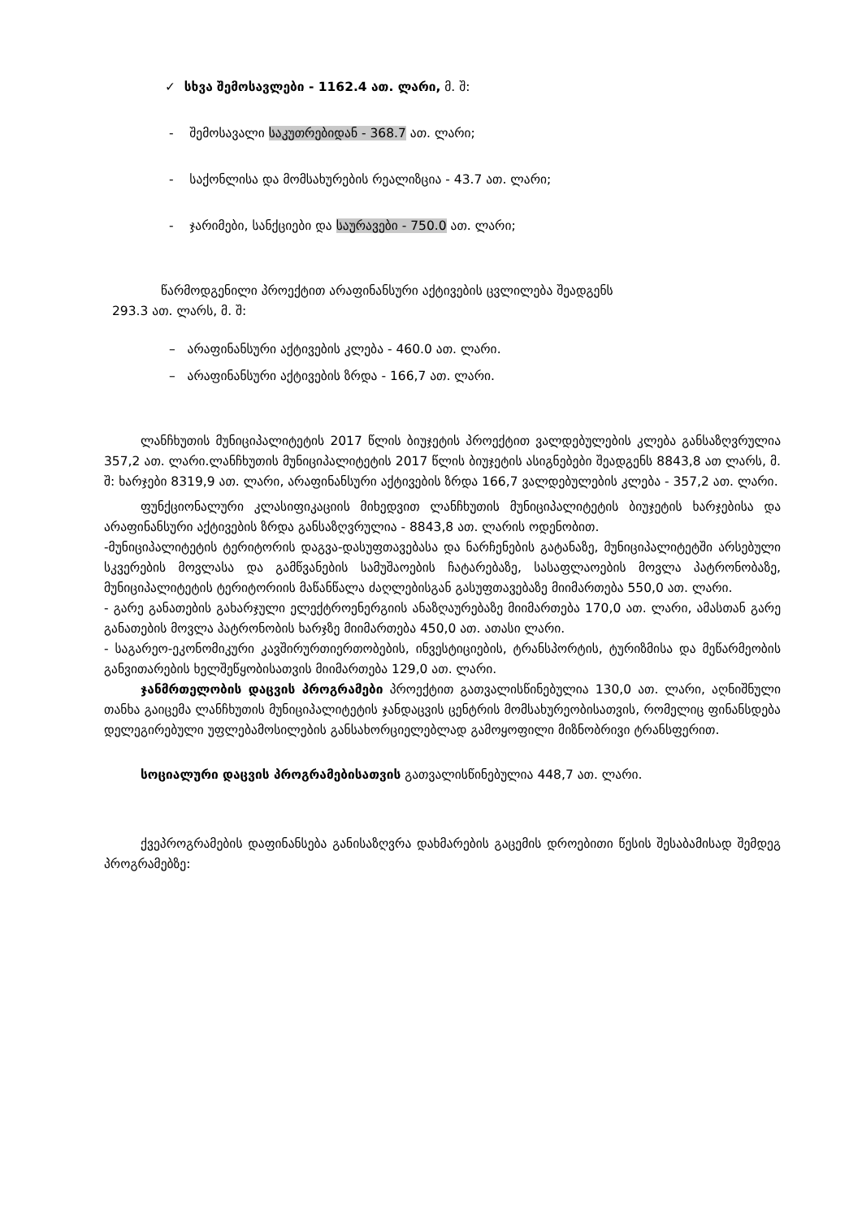✓ სხვა შემოსავლები - 1162.4 ათ. ლარი, მ. შ:
- შემოსავალი საკუთრებიდან - 368.7 ათ. ლარი;
- საქონლისა და მომსახურების რეალიზცია - 43.7 ათ. ლარი;
- ჯარიმები, სანქციები და საურავები - 750.0 ათ. ლარი;
წარმოდგენილი პროექტით არაფინანსური აქტივების ცვლილება შეადგენს
293.3 ათ. ლარს, მ. შ:
– არაფინანსური აქტივების კლება - 460.0 ათ. ლარი.
– არაფინანსური აქტივების ზრდა - 166,7 ათ. ლარი.
ლანჩხუთის მუნიციპალიტეტის 2017 წლის ბიუჯეტის პროექტით ვალდებულების კლება განსაზღვრულია 357,2 ათ. ლარი.ლანჩხუთის მუნიციპალიტეტის 2017 წლის ბიუჯეტის ასიგნებები შეადგენს 8843,8 ათ ლარს, მ. შ: ხარჯები 8319,9 ათ. ლარი, არაფინანსური აქტივების ზრდა 166,7 ვალდებულების კლება - 357,2 ათ. ლარი.
ფუნქციონალური კლასიფიკაციის მიხედვით ლანჩხუთის მუნიციპალიტეტის ბიუჯეტის ხარჯებისა და არაფინანსური აქტივების ზრდა განსაზღვრულია - 8843,8 ათ. ლარის ოდენობით.
-მუნიციპალიტეტის ტერიტორის დაგვა-დასუფთავებასა და ნარჩენების გატანაზე, მუნიციპალიტეტში არსებული სკვერების მოვლასა და გამწვანების სამუშაოების ჩატარებაზე, სასაფლაოების მოვლა პატრონობაზე, მუნიციპალიტეტის ტერიტორიის მაწანწალა ძაღლებისგან გასუფთავებაზე მიიმართება 550,0 ათ. ლარი.
- გარე განათების გახარჯული ელექტროენერგიის ანაზღაურებაზე მიიმართება 170,0 ათ. ლარი, ამასთან გარე განათების მოვლა პატრონობის ხარჯზე მიიმართება 450,0 ათ. ათასი ლარი.
- საგარეო-ეკონომიკური კავშირურთიერთობების, ინვესტიციების, ტრანსპორტის, ტურიზმისა და მეწარმეობის განვითარების ხელშეწყობისათვის მიიმართება 129,0 ათ. ლარი.
ჯანმრთელობის დაცვის პროგრამები პროექტით გათვალისწინებულია 130,0 ათ. ლარი, აღნიშნული თანხა გაიცემა ლანჩხუთის მუნიციპალიტეტის ჯანდაცვის ცენტრის მომსახურეობისათვის, რომელიც ფინანსდება დელეგირებული უფლებამოსილების განსახორციელებლად გამოყოფილი მიზნობრივი ტრანსფერით.
სოციალური დაცვის პროგრამებისათვის გათვალისწინებულია 448,7 ათ. ლარი.
ქვეპროგრამების დაფინანსება განისაზღვრა დახმარების გაცემის დროებითი წესის შესაბამისად შემდეგ პროგრამებზე: